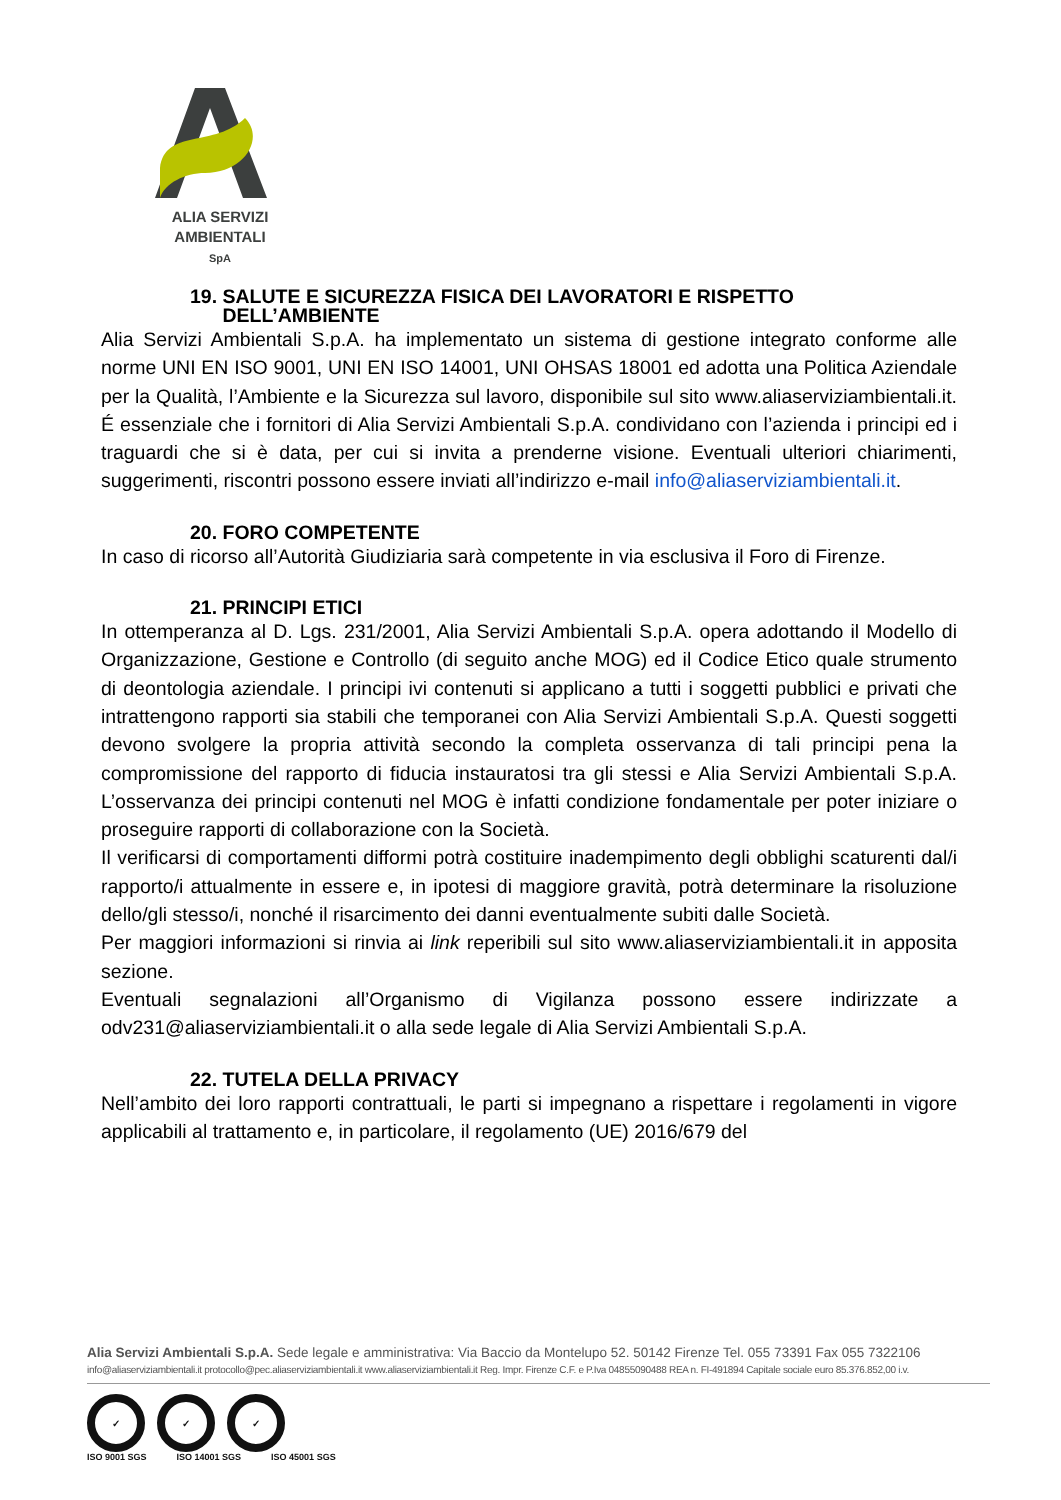ALIA SERVIZI
AMBIENTALI
SpA
19. SALUTE E SICUREZZA FISICA DEI LAVORATORI E RISPETTO
DELL’AMBIENTE
Alia Servizi Ambientali S.p.A. ha implementato un sistema di gestione integrato conforme alle norme UNI EN ISO 9001, UNI EN ISO 14001, UNI OHSAS 18001 ed adotta una Politica Aziendale per la Qualità, l’Ambiente e la Sicurezza sul lavoro, disponibile sul sito www.aliaserviziambientali.it. É essenziale che i fornitori di Alia Servizi Ambientali S.p.A. condividano con l’azienda i principi ed i traguardi che si è data, per cui si invita a prenderne visione. Eventuali ulteriori chiarimenti, suggerimenti, riscontri possono essere inviati all’indirizzo e-mail info@aliaserviziambientali.it.
20. FORO COMPETENTE
In caso di ricorso all’Autorità Giudiziaria sarà competente in via esclusiva il Foro di Firenze.
21. PRINCIPI ETICI
In ottemperanza al D. Lgs. 231/2001, Alia Servizi Ambientali S.p.A. opera adottando il Modello di Organizzazione, Gestione e Controllo (di seguito anche MOG) ed il Codice Etico quale strumento di deontologia aziendale. I principi ivi contenuti si applicano a tutti i soggetti pubblici e privati che intrattengono rapporti sia stabili che temporanei con Alia Servizi Ambientali S.p.A. Questi soggetti devono svolgere la propria attività secondo la completa osservanza di tali principi pena la compromissione del rapporto di fiducia instauratosi tra gli stessi e Alia Servizi Ambientali S.p.A. L’osservanza dei principi contenuti nel MOG è infatti condizione fondamentale per poter iniziare o proseguire rapporti di collaborazione con la Società.
Il verificarsi di comportamenti difformi potrà costituire inadempimento degli obblighi scaturenti dal/i rapporto/i attualmente in essere e, in ipotesi di maggiore gravità, potrà determinare la risoluzione dello/gli stesso/i, nonché il risarcimento dei danni eventualmente subiti dalle Società.
Per maggiori informazioni si rinvia ai link reperibili sul sito www.aliaserviziambientali.it in apposita sezione.
Eventuali segnalazioni all’Organismo di Vigilanza possono essere indirizzate a odv231@aliaserviziambientali.it o alla sede legale di Alia Servizi Ambientali S.p.A.
22. TUTELA DELLA PRIVACY
Nell’ambito dei loro rapporti contrattuali, le parti si impegnano a rispettare i regolamenti in vigore applicabili al trattamento e, in particolare, il regolamento (UE) 2016/679 del
Alia Servizi Ambientali S.p.A. Sede legale e amministrativa: Via Baccio da Montelupo 52. 50142 Firenze Tel. 055 73391 Fax 055 7322106
info@aliaserviziambientali.it protocollo@pec.aliaserviziambientali.it www.aliaserviziambientali.it Reg. Impr. Firenze C.F. e P.Iva 04855090488 REA n. FI-491894 Capitale sociale euro 85.376.852,00 i.v.
✓ ✓ ✓
ISO 9001 SGS ISO 14001 SGS ISO 45001 SGS